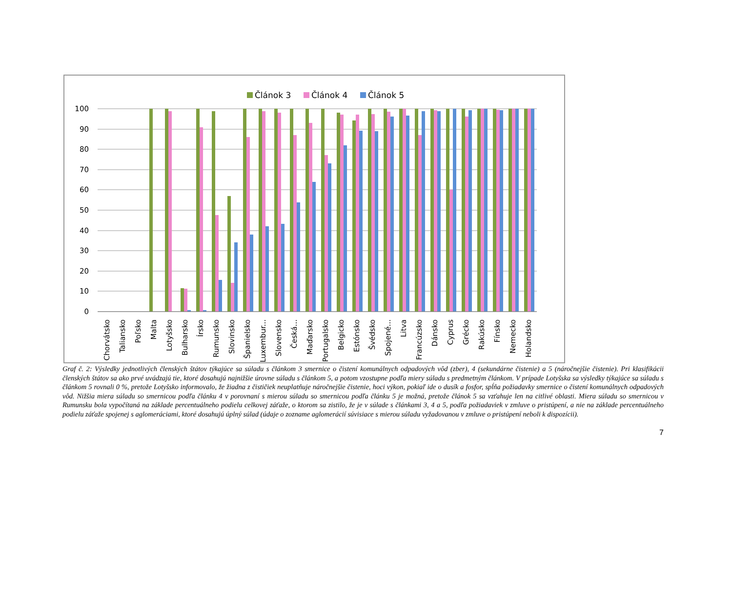Článok 3
Článok 4
Článok 5
100
90
80
70
60
50
40
30
20
10
0
Chorvátsko
Taliansko
Poľsko
Malta
Lotyšsko
Bulharsko
Írsko
Rumunsko
Slovinsko
Španielsko
Luxembur...
Slovensko
Česká...
Maďarsko
Portugalsko
Belgicko
Estónsko
Švédsko
Spojené...
Litva
Francúzsko
Dánsko
Cyprus
Grécko
Rakúsko
Fínsko
Nemecko
Holandsko
Graf č. 2: Výsledky jednotlivých členských štátov týkajúce sa súladu s článkom 3 smernice o čistení komunálnych odpadových vôd (zber), 4 (sekundárne čistenie) a 5 (náročnejšie čistenie). Pri klasifikácii členských štátov sa ako prvé uvádzajú tie, ktoré dosahujú najnižšie úrovne súladu s článkom 5, a potom vzostupne podľa miery súladu s predmetným článkom. V prípade Lotyšska sa výsledky týkajúce sa súladu s článkom 5 rovnali 0 %, pretože Lotyšsko informovalo, že žiadna z čističiek neuplatňuje náročnejšie čistenie, hoci výkon, pokiaľ ide o dusík a fosfor, spĺňa požiadavky smernice o čistení komunálnych odpadových vôd. Nižšia miera súladu so smernicou podľa článku 4 v porovnaní s mierou súladu so smernicou podľa článku 5 je možná, pretože článok 5 sa vzťahuje len na citlivé oblasti. Miera súladu so smernicou v Rumunsku bola vypočítaná na základe percentuálneho podielu celkovej záťaže, o ktorom sa zistilo, že je v súlade s článkami 3, 4 a 5, podľa požiadaviek v zmluve o pristúpení, a nie na základe percentuálneho podielu záťaže spojenej s aglomeráciami, ktoré dosahujú úplný súlad (údaje o zozname aglomerácií súvisiace s mierou súladu vyžadovanou v zmluve o pristúpení neboli k dispozícii).
7